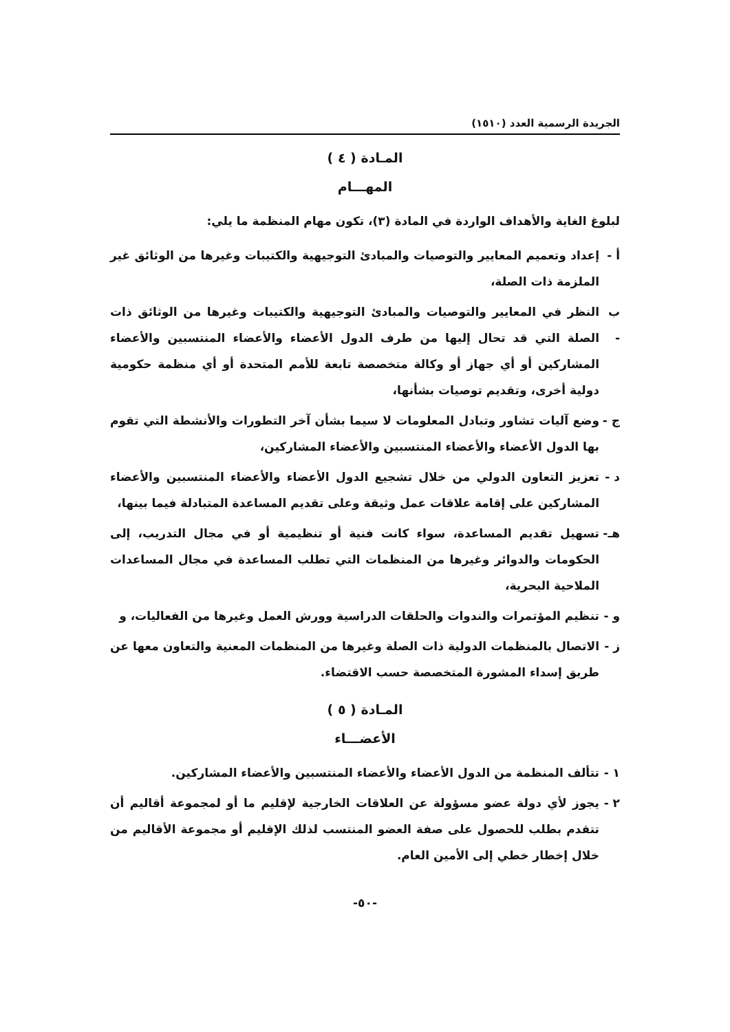الجريدة الرسمية العدد (١٥١٠)
المـادة ( ٤ )
المهـــام
لبلوغ الغاية والأهداف الواردة في المادة (٣)، تكون مهام المنظمة ما يلي:
أ - إعداد وتعميم المعايير والتوصيات والمبادئ التوجيهية والكتيبات وغيرها من الوثائق غير الملزمة ذات الصلة،
ب - النظر في المعايير والتوصيات والمبادئ التوجيهية والكتيبات وغيرها من الوثائق ذات الصلة التي قد تحال إليها من طرف الدول الأعضاء والأعضاء المنتسبين والأعضاء المشاركين أو أي جهاز أو وكالة متخصصة تابعة للأمم المتحدة أو أي منظمة حكومية دولية أخرى، وتقديم توصيات بشأنها،
ج - وضع آليات تشاور وتبادل المعلومات لا سيما بشأن آخر التطورات والأنشطة التي تقوم بها الدول الأعضاء والأعضاء المنتسبين والأعضاء المشاركين،
د - تعزيز التعاون الدولي من خلال تشجيع الدول الأعضاء والأعضاء المنتسبين والأعضاء المشاركين على إقامة علاقات عمل وثيقة وعلى تقديم المساعدة المتبادلة فيما بينها،
هـ- تسهيل تقديم المساعدة، سواء كانت فنية أو تنظيمية أو في مجال التدريب، إلى الحكومات والدوائر وغيرها من المنظمات التي تطلب المساعدة في مجال المساعدات الملاحية البحرية،
و - تنظيم المؤتمرات والندوات والحلقات الدراسية وورش العمل وغيرها من الفعاليات، و
ز - الاتصال بالمنظمات الدولية ذات الصلة وغيرها من المنظمات المعنية والتعاون معها عن طريق إسداء المشورة المتخصصة حسب الاقتضاء.
المـادة ( ٥ )
الأعضـــاء
١ - تتألف المنظمة من الدول الأعضاء والأعضاء المنتسبين والأعضاء المشاركين.
٢ - يجوز لأي دولة عضو مسؤولة عن العلاقات الخارجية لإقليم ما أو لمجموعة أقاليم أن تتقدم بطلب للحصول على صفة العضو المنتسب لذلك الإقليم أو مجموعة الأقاليم من خلال إخطار خطي إلى الأمين العام.
-٥٠-